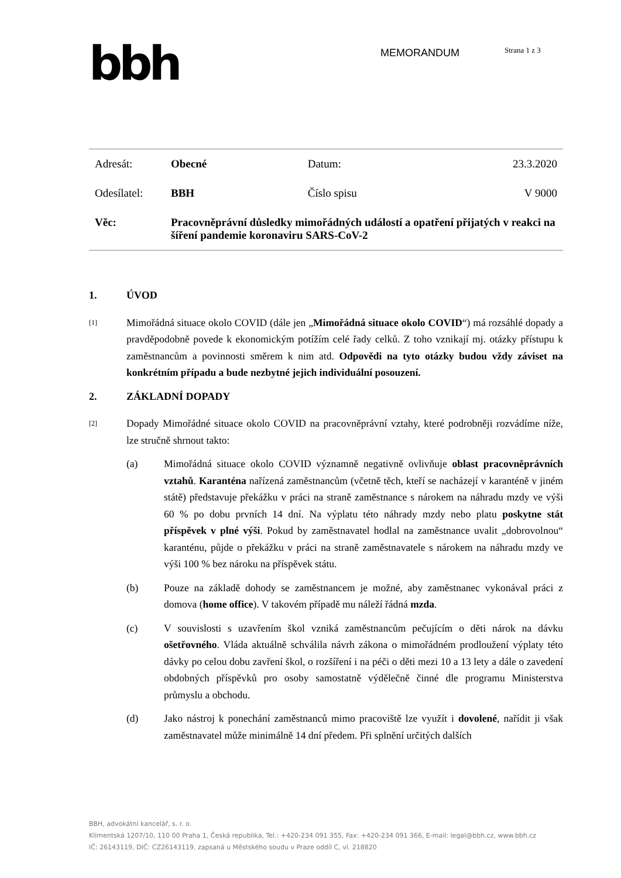bbh MEMORANDUM Strana 1 z 3
| Adresát: | Obecné | Datum: | 23.3.2020 |
| Odesílatel: | BBH | Číslo spisu | V 9000 |
| Věc: | Pracovněprávní důsledky mimořádných událostí a opatření přijatých v reakci na šíření pandemie koronaviru SARS-CoV-2 | | |
1. ÚVOD
[1]
Mimořádná situace okolo COVID (dále jen „Mimořádná situace okolo COVID“) má rozsáhlé dopady a pravděpodobně povede k ekonomickým potížím celé řady celků. Z toho vznikají mj. otázky přístupu k zaměstnancům a povinnosti směrem k nim atd. Odpovědi na tyto otázky budou vždy záviset na konkrétním případu a bude nezbytné jejich individuální posouzení.
2. ZÁKLADNÍ DOPADY
[2]
Dopady Mimořádné situace okolo COVID na pracovněprávní vztahy, které podrobněji rozvádíme níže, lze stručně shrnout takto:
(a) Mimořádná situace okolo COVID významně negativně ovlivňuje oblast pracovněprávních vztahů. Karanténa nařízená zaměstnancům (včetně těch, kteří se nacházejí v karanténě v jiném státě) představuje překážku v práci na straně zaměstnance s nárokem na náhradu mzdy ve výši 60 % po dobu prvních 14 dní. Na výplatu této náhrady mzdy nebo platu poskytne stát příspěvek v plné výši. Pokud by zaměstnavatel hodlal na zaměstnance uvalit „dobrovolnou“ karanténu, půjde o překážku v práci na straně zaměstnavatele s nárokem na náhradu mzdy ve výši 100 % bez nároku na příspěvek státu.
(b) Pouze na základě dohody se zaměstnancem je možné, aby zaměstnanec vykonával práci z domova (home office). V takovém případě mu náleží řádná mzda.
(c) V souvislosti s uzavřením škol vzniká zaměstnancům pečujícím o děti nárok na dávku ošetřovného. Vláda aktuálně schválila návrh zákona o mimořádném prodloužení výplaty této dávky po celou dobu zavření škol, o rozšíření i na péči o děti mezi 10 a 13 lety a dále o zavedení obdobných příspěvků pro osoby samostatně výdělečně činné dle programu Ministerstva průmyslu a obchodu.
(d) Jako nástroj k ponechání zaměstnanců mimo pracoviště lze využít i dovolené, nařídit ji však zaměstnavatel může minimálně 14 dní předem. Při splnění určitých dalších
BBH, advokátní kancelář, s. r. o.
Klimentská 1207/10, 110 00 Praha 1, Česká republika, Tel.: +420-234 091 355, Fax: +420-234 091 366, E-mail: legal@bbh.cz, www.bbh.cz
IČ: 26143119, DIČ: CZ26143119, zapsaná u Městského soudu v Praze oddíl C, vl. 218820